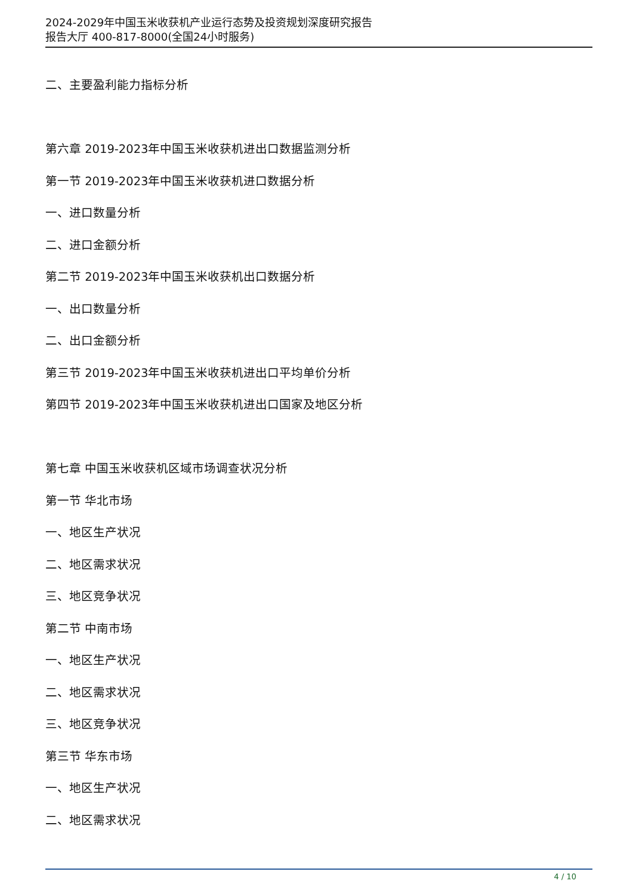2024-2029年中国玉米收获机产业运行态势及投资规划深度研究报告
报告大厅 400-817-8000(全国24小时服务)
二、主要盈利能力指标分析
第六章 2019-2023年中国玉米收获机进出口数据监测分析
第一节 2019-2023年中国玉米收获机进口数据分析
一、进口数量分析
二、进口金额分析
第二节 2019-2023年中国玉米收获机出口数据分析
一、出口数量分析
二、出口金额分析
第三节 2019-2023年中国玉米收获机进出口平均单价分析
第四节 2019-2023年中国玉米收获机进出口国家及地区分析
第七章 中国玉米收获机区域市场调查状况分析
第一节 华北市场
一、地区生产状况
二、地区需求状况
三、地区竞争状况
第二节 中南市场
一、地区生产状况
二、地区需求状况
三、地区竞争状况
第三节 华东市场
一、地区生产状况
二、地区需求状况
4 / 10